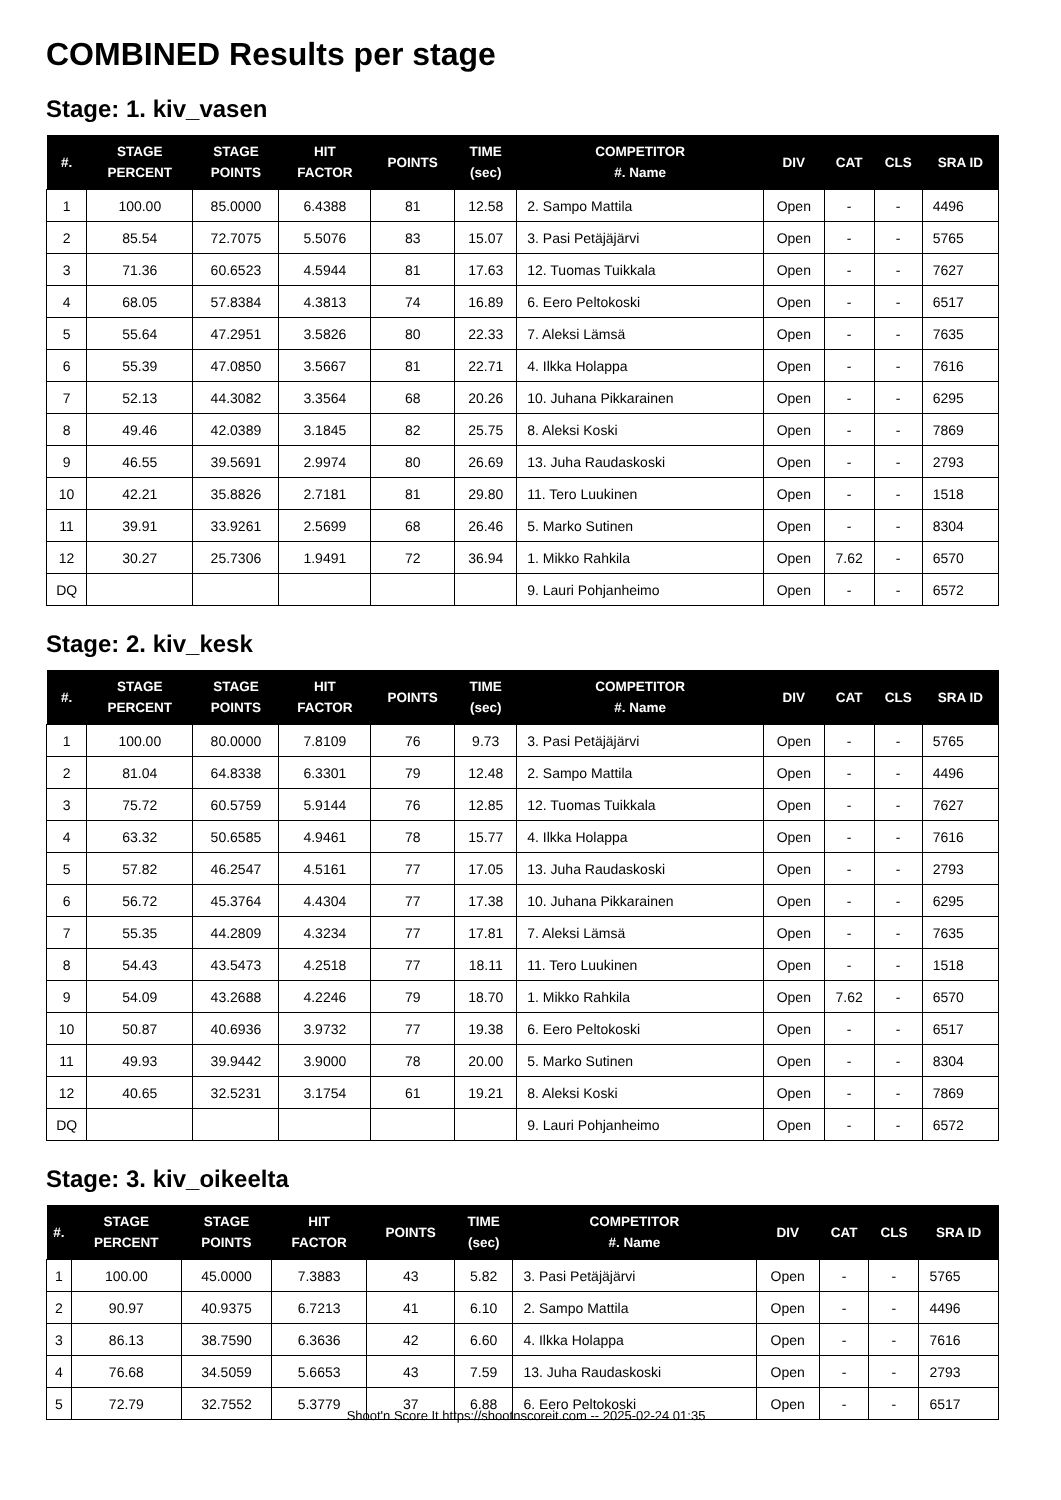COMBINED Results per stage
Stage: 1. kiv_vasen
| #. | STAGE PERCENT | STAGE POINTS | HIT FACTOR | POINTS | TIME (sec) | COMPETITOR #. Name | DIV | CAT | CLS | SRA ID |
| --- | --- | --- | --- | --- | --- | --- | --- | --- | --- | --- |
| 1 | 100.00 | 85.0000 | 6.4388 | 81 | 12.58 | 2. Sampo Mattila | Open | - | - | 4496 |
| 2 | 85.54 | 72.7075 | 5.5076 | 83 | 15.07 | 3. Pasi Petäjäjärvi | Open | - | - | 5765 |
| 3 | 71.36 | 60.6523 | 4.5944 | 81 | 17.63 | 12. Tuomas Tuikkala | Open | - | - | 7627 |
| 4 | 68.05 | 57.8384 | 4.3813 | 74 | 16.89 | 6. Eero Peltokoski | Open | - | - | 6517 |
| 5 | 55.64 | 47.2951 | 3.5826 | 80 | 22.33 | 7. Aleksi Lämsä | Open | - | - | 7635 |
| 6 | 55.39 | 47.0850 | 3.5667 | 81 | 22.71 | 4. Ilkka Holappa | Open | - | - | 7616 |
| 7 | 52.13 | 44.3082 | 3.3564 | 68 | 20.26 | 10. Juhana Pikkarainen | Open | - | - | 6295 |
| 8 | 49.46 | 42.0389 | 3.1845 | 82 | 25.75 | 8. Aleksi Koski | Open | - | - | 7869 |
| 9 | 46.55 | 39.5691 | 2.9974 | 80 | 26.69 | 13. Juha Raudaskoski | Open | - | - | 2793 |
| 10 | 42.21 | 35.8826 | 2.7181 | 81 | 29.80 | 11. Tero Luukinen | Open | - | - | 1518 |
| 11 | 39.91 | 33.9261 | 2.5699 | 68 | 26.46 | 5. Marko Sutinen | Open | - | - | 8304 |
| 12 | 30.27 | 25.7306 | 1.9491 | 72 | 36.94 | 1. Mikko Rahkila | Open | 7.62 | - | 6570 |
| DQ | | | | | | 9. Lauri Pohjanheimo | Open | - | - | 6572 |
Stage: 2. kiv_kesk
| #. | STAGE PERCENT | STAGE POINTS | HIT FACTOR | POINTS | TIME (sec) | COMPETITOR #. Name | DIV | CAT | CLS | SRA ID |
| --- | --- | --- | --- | --- | --- | --- | --- | --- | --- | --- |
| 1 | 100.00 | 80.0000 | 7.8109 | 76 | 9.73 | 3. Pasi Petäjäjärvi | Open | - | - | 5765 |
| 2 | 81.04 | 64.8338 | 6.3301 | 79 | 12.48 | 2. Sampo Mattila | Open | - | - | 4496 |
| 3 | 75.72 | 60.5759 | 5.9144 | 76 | 12.85 | 12. Tuomas Tuikkala | Open | - | - | 7627 |
| 4 | 63.32 | 50.6585 | 4.9461 | 78 | 15.77 | 4. Ilkka Holappa | Open | - | - | 7616 |
| 5 | 57.82 | 46.2547 | 4.5161 | 77 | 17.05 | 13. Juha Raudaskoski | Open | - | - | 2793 |
| 6 | 56.72 | 45.3764 | 4.4304 | 77 | 17.38 | 10. Juhana Pikkarainen | Open | - | - | 6295 |
| 7 | 55.35 | 44.2809 | 4.3234 | 77 | 17.81 | 7. Aleksi Lämsä | Open | - | - | 7635 |
| 8 | 54.43 | 43.5473 | 4.2518 | 77 | 18.11 | 11. Tero Luukinen | Open | - | - | 1518 |
| 9 | 54.09 | 43.2688 | 4.2246 | 79 | 18.70 | 1. Mikko Rahkila | Open | 7.62 | - | 6570 |
| 10 | 50.87 | 40.6936 | 3.9732 | 77 | 19.38 | 6. Eero Peltokoski | Open | - | - | 6517 |
| 11 | 49.93 | 39.9442 | 3.9000 | 78 | 20.00 | 5. Marko Sutinen | Open | - | - | 8304 |
| 12 | 40.65 | 32.5231 | 3.1754 | 61 | 19.21 | 8. Aleksi Koski | Open | - | - | 7869 |
| DQ | | | | | | 9. Lauri Pohjanheimo | Open | - | - | 6572 |
Stage: 3. kiv_oikeelta
| #. | STAGE PERCENT | STAGE POINTS | HIT FACTOR | POINTS | TIME (sec) | COMPETITOR #. Name | DIV | CAT | CLS | SRA ID |
| --- | --- | --- | --- | --- | --- | --- | --- | --- | --- | --- |
| 1 | 100.00 | 45.0000 | 7.3883 | 43 | 5.82 | 3. Pasi Petäjäjärvi | Open | - | - | 5765 |
| 2 | 90.97 | 40.9375 | 6.7213 | 41 | 6.10 | 2. Sampo Mattila | Open | - | - | 4496 |
| 3 | 86.13 | 38.7590 | 6.3636 | 42 | 6.60 | 4. Ilkka Holappa | Open | - | - | 7616 |
| 4 | 76.68 | 34.5059 | 5.6653 | 43 | 7.59 | 13. Juha Raudaskoski | Open | - | - | 2793 |
| 5 | 72.79 | 32.7552 | 5.3779 | 37 | 6.88 | 6. Eero Peltokoski | Open | - | - | 6517 |
Shoot'n Score It https://shootnscoreit.com -- 2025-02-24 01:35